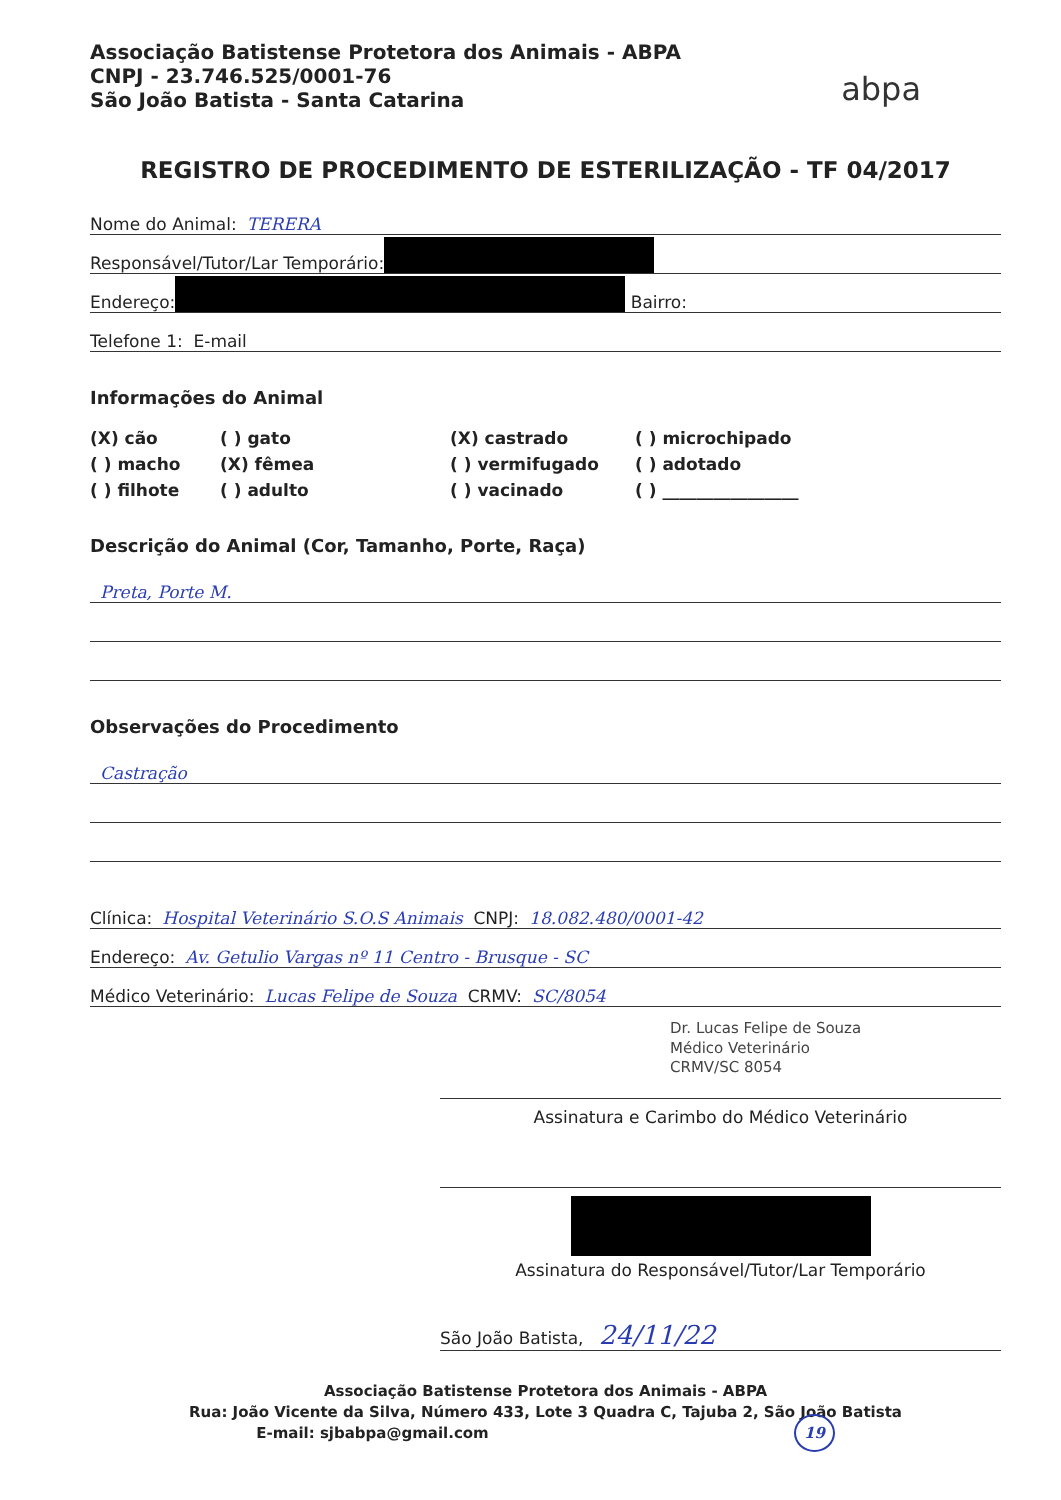Associação Batistense Protetora dos Animais - ABPA
CNPJ - 23.746.525/0001-76
São João Batista - Santa Catarina
abpa
REGISTRO DE PROCEDIMENTO DE ESTERILIZAÇÃO - TF 04/2017
Nome do Animal: TERERA
Responsável/Tutor/Lar Temporário:
Endereço: Bairro:
Telefone 1: E-mail
Informações do Animal
(X) cão ( ) gato (X) castrado ( ) microchipado ( ) macho (X) fêmea ( ) vermifugado ( ) adotado ( ) filhote ( ) adulto ( ) vacinado ( ) ________________
Descrição do Animal (Cor, Tamanho, Porte, Raça)
Preta, Porte M.
Observações do Procedimento
Castração
Clínica: Hospital Veterinário S.O.S Animais CNPJ: 18.082.480/0001-42
Endereço: Av. Getulio Vargas nº 11 Centro - Brusque - SC
Médico Veterinário: Lucas Felipe de Souza CRMV: SC/8054
Dr. Lucas Felipe de Souza
Médico Veterinário
CRMV/SC 8054
Assinatura e Carimbo do Médico Veterinário
Assinatura do Responsável/Tutor/Lar Temporário
São João Batista, 24/11/22
Associação Batistense Protetora dos Animais - ABPA
Rua: João Vicente da Silva, Número 433, Lote 3 Quadra C, Tajuba 2, São João Batista
E-mail: sjbabpa@gmail.com 19